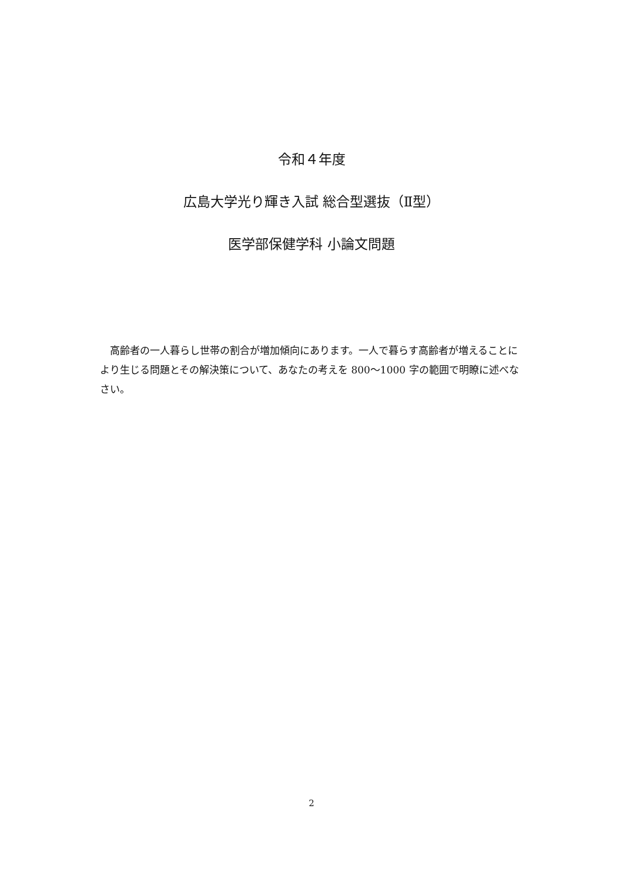令和４年度
広島大学光り輝き入試 総合型選抜（Ⅱ型）
医学部保健学科 小論文問題
高齢者の一人暮らし世帯の割合が増加傾向にあります。一人で暮らす高齢者が増えることにより生じる問題とその解決策について、あなたの考えを 800～1000 字の範囲で明瞭に述べなさい。
2